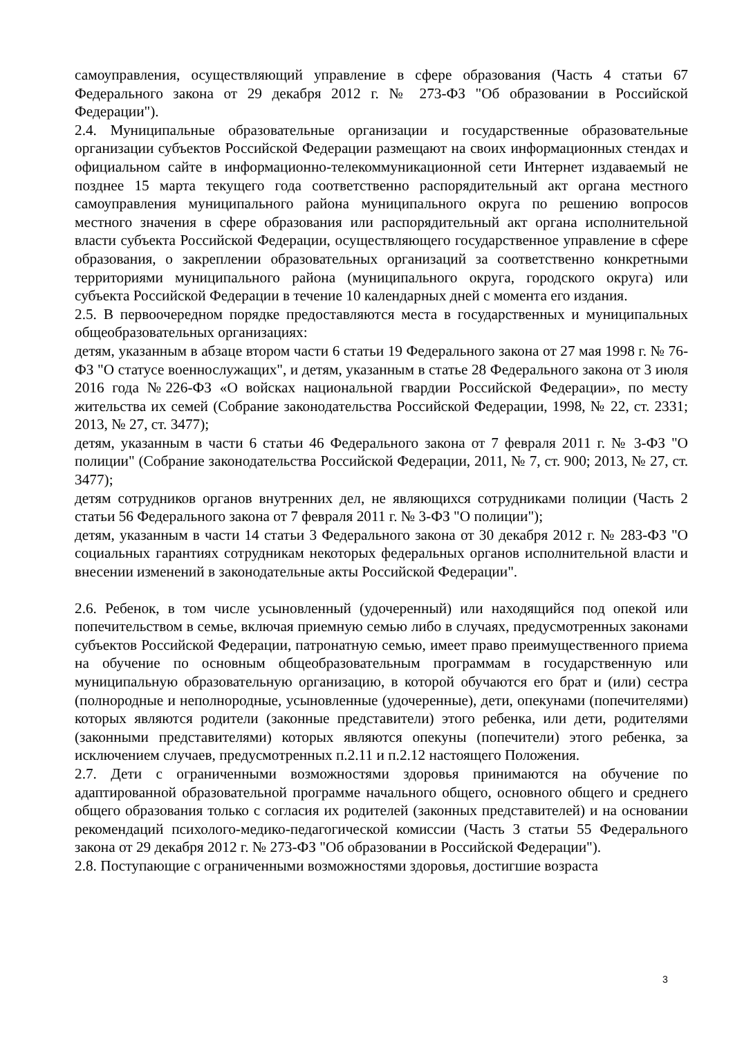самоуправления, осуществляющий управление в сфере образования (Часть 4 статьи 67 Федерального закона от 29 декабря 2012 г. № 273-ФЗ "Об образовании в Российской Федерации").
2.4. Муниципальные образовательные организации и государственные образовательные организации субъектов Российской Федерации размещают на своих информационных стендах и официальном сайте в информационно-телекоммуникационной сети Интернет издаваемый не позднее 15 марта текущего года соответственно распорядительный акт органа местного самоуправления муниципального района муниципального округа по решению вопросов местного значения в сфере образования или распорядительный акт органа исполнительной власти субъекта Российской Федерации, осуществляющего государственное управление в сфере образования, о закреплении образовательных организаций за соответственно конкретными территориями муниципального района (муниципального округа, городского округа) или субъекта Российской Федерации в течение 10 календарных дней с момента его издания.
2.5. В первоочередном порядке предоставляются места в государственных и муниципальных общеобразовательных организациях:
детям, указанным в абзаце втором части 6 статьи 19 Федерального закона от 27 мая 1998 г. № 76-ФЗ "О статусе военнослужащих", и детям, указанным в статье 28 Федерального закона от 3 июля 2016 года №226-ФЗ «О войсках национальной гвардии Российской Федерации», по месту жительства их семей (Собрание законодательства Российской Федерации, 1998, № 22, ст. 2331; 2013, № 27, ст. 3477);
детям, указанным в части 6 статьи 46 Федерального закона от 7 февраля 2011 г. № 3-ФЗ "О полиции" (Собрание законодательства Российской Федерации, 2011, № 7, ст. 900; 2013, № 27, ст. 3477);
детям сотрудников органов внутренних дел, не являющихся сотрудниками полиции (Часть 2 статьи 56 Федерального закона от 7 февраля 2011 г. № 3-ФЗ "О полиции");
детям, указанным в части 14 статьи 3 Федерального закона от 30 декабря 2012 г. № 283-ФЗ "О социальных гарантиях сотрудникам некоторых федеральных органов исполнительной власти и внесении изменений в законодательные акты Российской Федерации".
2.6. Ребенок, в том числе усыновленный (удочеренный) или находящийся под опекой или попечительством в семье, включая приемную семью либо в случаях, предусмотренных законами субъектов Российской Федерации, патронатную семью, имеет право преимущественного приема на обучение по основным общеобразовательным программам в государственную или муниципальную образовательную организацию, в которой обучаются его брат и (или) сестра (полнородные и неполнородные, усыновленные (удочеренные), дети, опекунами (попечителями) которых являются родители (законные представители) этого ребенка, или дети, родителями (законными представителями) которых являются опекуны (попечители) этого ребенка, за исключением случаев, предусмотренных п.2.11 и п.2.12 настоящего Положения.
2.7. Дети с ограниченными возможностями здоровья принимаются на обучение по адаптированной образовательной программе начального общего, основного общего и среднего общего образования только с согласия их родителей (законных представителей) и на основании рекомендаций психолого-медико-педагогической комиссии (Часть 3 статьи 55 Федерального закона от 29 декабря 2012 г. № 273-ФЗ "Об образовании в Российской Федерации").
2.8. Поступающие с ограниченными возможностями здоровья, достигшие возраста
3